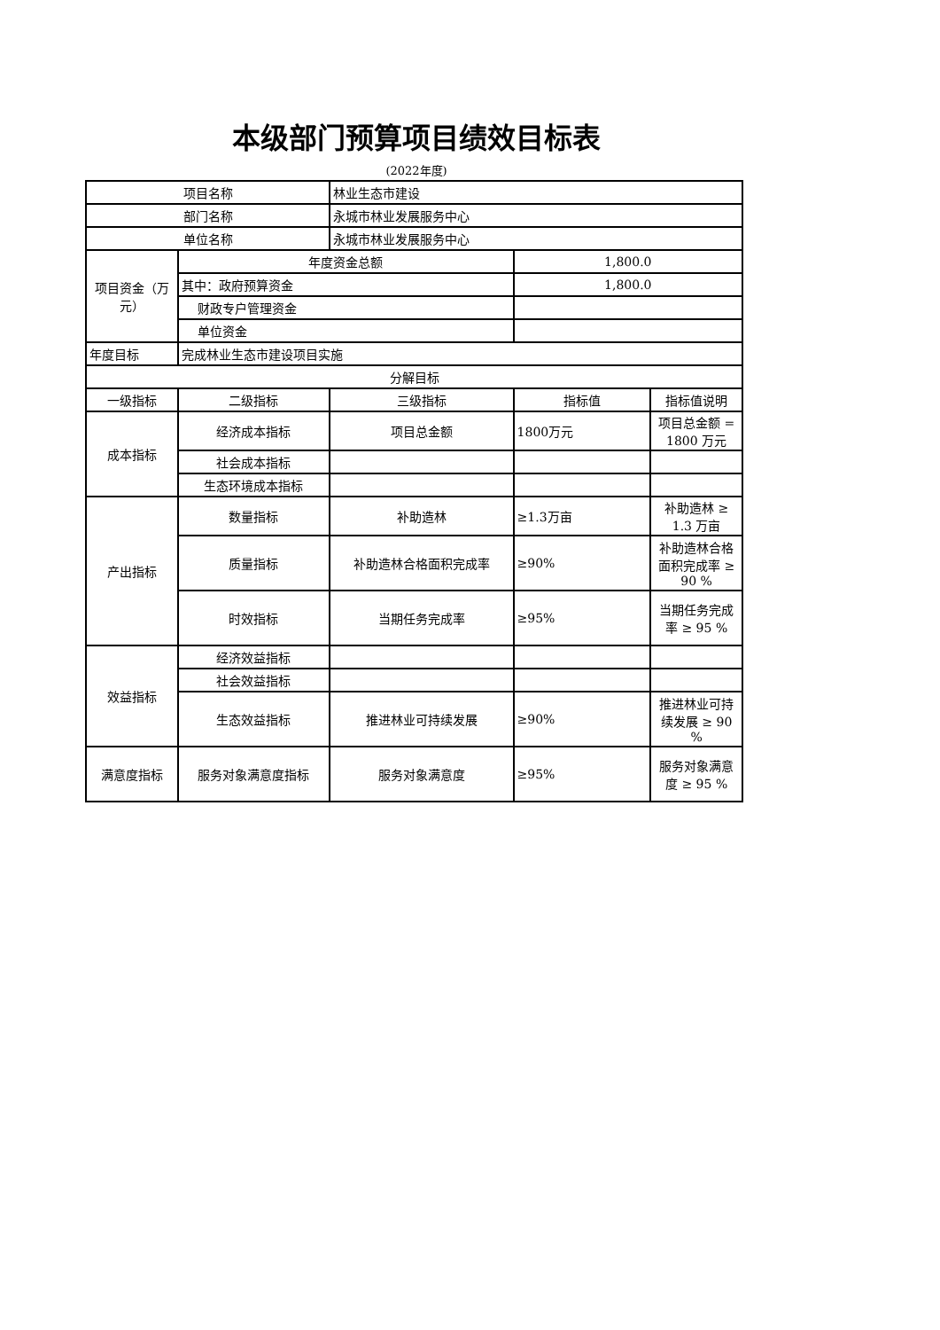本级部门预算项目绩效目标表
(2022年度)
| 项目名称 | | 林业生态市建设 | | |
| 部门名称 | | 永城市林业发展服务中心 | | |
| 单位名称 | | 永城市林业发展服务中心 | | |
| 项目资金（万元） | 年度资金总额 | | 1,800.0 | |
| | 其中：政府预算资金 | | 1,800.0 | |
| | 财政专户管理资金 | | | |
| | 单位资金 | | | |
| 年度目标 | 完成林业生态市建设项目实施 | | | |
| 分解目标 | | | | |
| 一级指标 | 二级指标 | 三级指标 | 指标值 | 指标值说明 |
| 成本指标 | 经济成本指标 | 项目总金额 | 1800万元 | 项目总金额 = 1800 万元 |
| | 社会成本指标 | | | |
| | 生态环境成本指标 | | | |
| 产出指标 | 数量指标 | 补助造林 | ≥1.3万亩 | 补助造林 ≥ 1.3 万亩 |
| | 质量指标 | 补助造林合格面积完成率 | ≥90% | 补助造林合格面积完成率 ≥ 90 % |
| | 时效指标 | 当期任务完成率 | ≥95% | 当期任务完成率 ≥ 95 % |
| 效益指标 | 经济效益指标 | | | |
| | 社会效益指标 | | | |
| | 生态效益指标 | 推进林业可持续发展 | ≥90% | 推进林业可持续发展 ≥ 90 % |
| 满意度指标 | 服务对象满意度指标 | 服务对象满意度 | ≥95% | 服务对象满意度 ≥ 95 % |